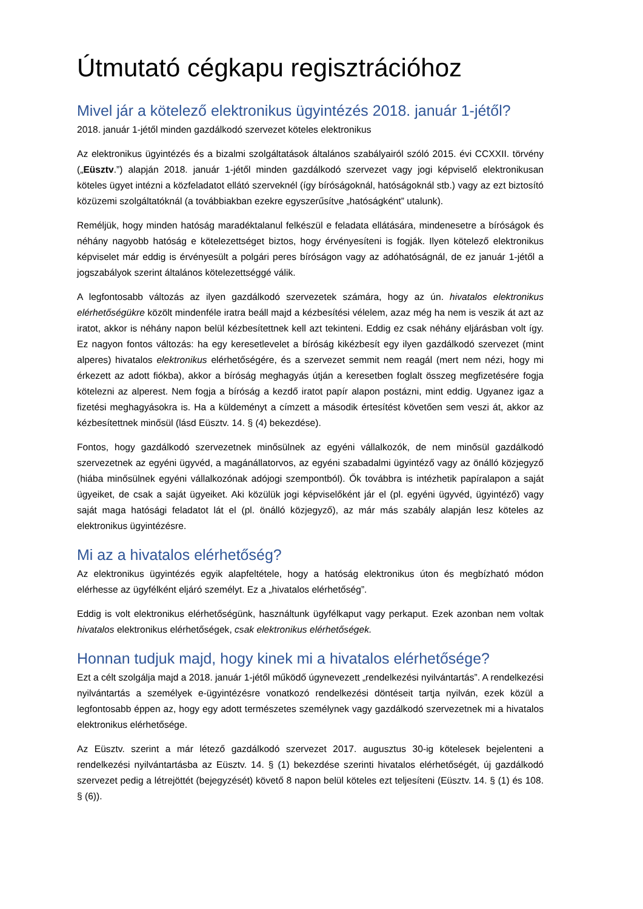Útmutató cégkapu regisztrációhoz
Mivel jár a kötelező elektronikus ügyintézés 2018. január 1-jétől?
2018. január 1-jétől minden gazdálkodó szervezet köteles elektronikus
Az elektronikus ügyintézés és a bizalmi szolgáltatások általános szabályairól szóló 2015. évi CCXXII. törvény („Eüsztv.”) alapján 2018. január 1-jétől minden gazdálkodó szervezet vagy jogi képviselő elektronikusan köteles ügyet intézni a közfeladatot ellátó szerveknél (így bíróságoknál, hatóságoknál stb.) vagy az ezt biztosító közüzemi szolgáltatóknál (a továbbiakban ezekre egyszerűsítve „hatóságként” utalunk).
Reméljük, hogy minden hatóság maradéktalanul felkészül e feladata ellátására, mindenesetre a bíróságok és néhány nagyobb hatóság e kötelezettséget biztos, hogy érvényesíteni is fogják. Ilyen kötelező elektronikus képviselet már eddig is érvényesült a polgári peres bíróságon vagy az adóhatóságnál, de ez január 1-jétől a jogszabályok szerint általános kötelezettséggé válik.
A legfontosabb változás az ilyen gazdálkodó szervezetek számára, hogy az ún. hivatalos elektronikus elérhetőségükre közölt mindenféle iratra beáll majd a kézbesítési vélelem, azaz még ha nem is veszik át azt az iratot, akkor is néhány napon belül kézbesítettnek kell azt tekinteni. Eddig ez csak néhány eljárásban volt így. Ez nagyon fontos változás: ha egy keresetlevelet a bíróság kikézbesít egy ilyen gazdálkodó szervezet (mint alperes) hivatalos elektronikus elérhetőségére, és a szervezet semmit nem reagál (mert nem nézi, hogy mi érkezett az adott fiókba), akkor a bíróság meghagyás útján a keresetben foglalt összeg megfizetésére fogja kötelezni az alperest. Nem fogja a bíróság a kezdő iratot papír alapon postázni, mint eddig. Ugyanez igaz a fizetési meghagyásokra is. Ha a küldeményt a címzett a második értesítést követően sem veszi át, akkor az kézbesítettnek minősül (lásd Eüsztv. 14. § (4) bekezdése).
Fontos, hogy gazdálkodó szervezetnek minősülnek az egyéni vállalkozók, de nem minősül gazdálkodó szervezetnek az egyéni ügyvéd, a magánállatorvos, az egyéni szabadalmi ügyintéző vagy az önálló közjegyző (hiába minősülnek egyéni vállalkozónak adójogi szempontból). Ők továbbra is intézhetik papíralapon a saját ügyeiket, de csak a saját ügyeiket. Aki közülük jogi képviselőként jár el (pl. egyéni ügyvéd, ügyintéző) vagy saját maga hatósági feladatot lát el (pl. önálló közjegyző), az már más szabály alapján lesz köteles az elektronikus ügyintézésre.
Mi az a hivatalos elérhetőség?
Az elektronikus ügyintézés egyik alapfeltétele, hogy a hatóság elektronikus úton és megbízható módon elérhesse az ügyfélként eljáró személyt. Ez a „hivatalos elérhetőség”.
Eddig is volt elektronikus elérhetőségünk, használtunk ügyfélkaput vagy perkaput. Ezek azonban nem voltak hivatalos elektronikus elérhetőségek, csak elektronikus elérhetőségek.
Honnan tudjuk majd, hogy kinek mi a hivatalos elérhetősége?
Ezt a célt szolgálja majd a 2018. január 1-jétől működő úgynevezett „rendelkezési nyilvántartás”. A rendelkezési nyilvántartás a személyek e-ügyintézésre vonatkozó rendelkezési döntéseit tartja nyilván, ezek közül a legfontosabb éppen az, hogy egy adott természetes személynek vagy gazdálkodó szervezetnek mi a hivatalos elektronikus elérhetősége.
Az Eüsztv. szerint a már létező gazdálkodó szervezet 2017. augusztus 30-ig kötelesek bejelenteni a rendelkezési nyilvántartásba az Eüsztv. 14. § (1) bekezdése szerinti hivatalos elérhetőségét, új gazdálkodó szervezet pedig a létrejöttét (bejegyzését) követő 8 napon belül köteles ezt teljesíteni (Eüsztv. 14. § (1) és 108. § (6)).